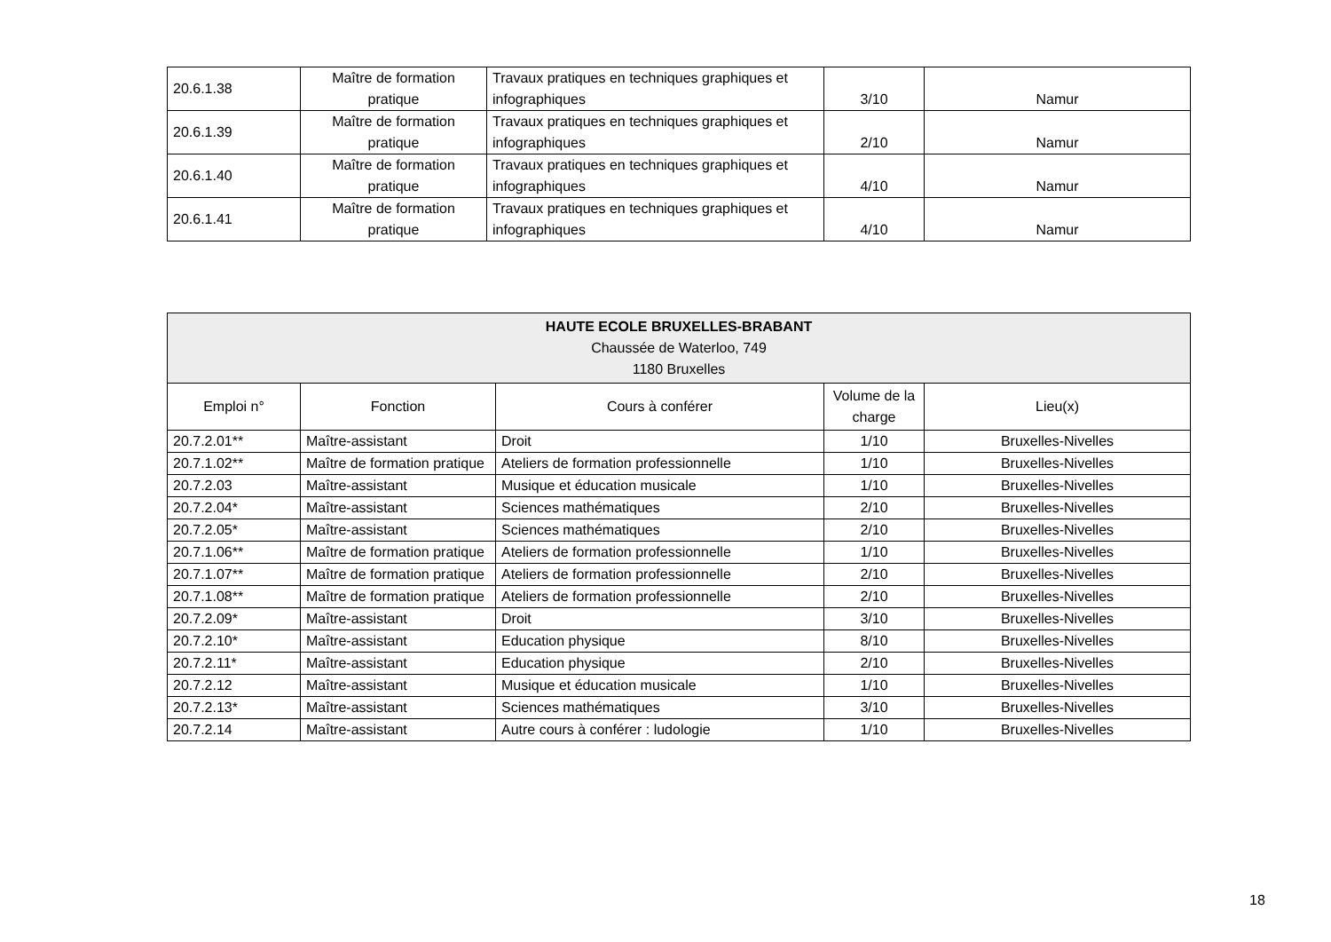| 20.6.1.38 | Maître de formation pratique | Travaux pratiques en techniques graphiques et infographiques | 3/10 | Namur |
| 20.6.1.39 | Maître de formation pratique | Travaux pratiques en techniques graphiques et infographiques | 2/10 | Namur |
| 20.6.1.40 | Maître de formation pratique | Travaux pratiques en techniques graphiques et infographiques | 4/10 | Namur |
| 20.6.1.41 | Maître de formation pratique | Travaux pratiques en techniques graphiques et infographiques | 4/10 | Namur |
| HAUTE ECOLE BRUXELLES-BRABANT Chaussée de Waterloo, 749 1180 Bruxelles | | | | |
| --- | --- | --- | --- | --- |
| Emploi n° | Fonction | Cours à conférer | Volume de la charge | Lieu(x) |
| 20.7.2.01** | Maître-assistant | Droit | 1/10 | Bruxelles-Nivelles |
| 20.7.1.02** | Maître de formation pratique | Ateliers de formation professionnelle | 1/10 | Bruxelles-Nivelles |
| 20.7.2.03 | Maître-assistant | Musique et éducation musicale | 1/10 | Bruxelles-Nivelles |
| 20.7.2.04* | Maître-assistant | Sciences mathématiques | 2/10 | Bruxelles-Nivelles |
| 20.7.2.05* | Maître-assistant | Sciences mathématiques | 2/10 | Bruxelles-Nivelles |
| 20.7.1.06** | Maître de formation pratique | Ateliers de formation professionnelle | 1/10 | Bruxelles-Nivelles |
| 20.7.1.07** | Maître de formation pratique | Ateliers de formation professionnelle | 2/10 | Bruxelles-Nivelles |
| 20.7.1.08** | Maître de formation pratique | Ateliers de formation professionnelle | 2/10 | Bruxelles-Nivelles |
| 20.7.2.09* | Maître-assistant | Droit | 3/10 | Bruxelles-Nivelles |
| 20.7.2.10* | Maître-assistant | Education physique | 8/10 | Bruxelles-Nivelles |
| 20.7.2.11* | Maître-assistant | Education physique | 2/10 | Bruxelles-Nivelles |
| 20.7.2.12 | Maître-assistant | Musique et éducation musicale | 1/10 | Bruxelles-Nivelles |
| 20.7.2.13* | Maître-assistant | Sciences mathématiques | 3/10 | Bruxelles-Nivelles |
| 20.7.2.14 | Maître-assistant | Autre cours à conférer : ludologie | 1/10 | Bruxelles-Nivelles |
18